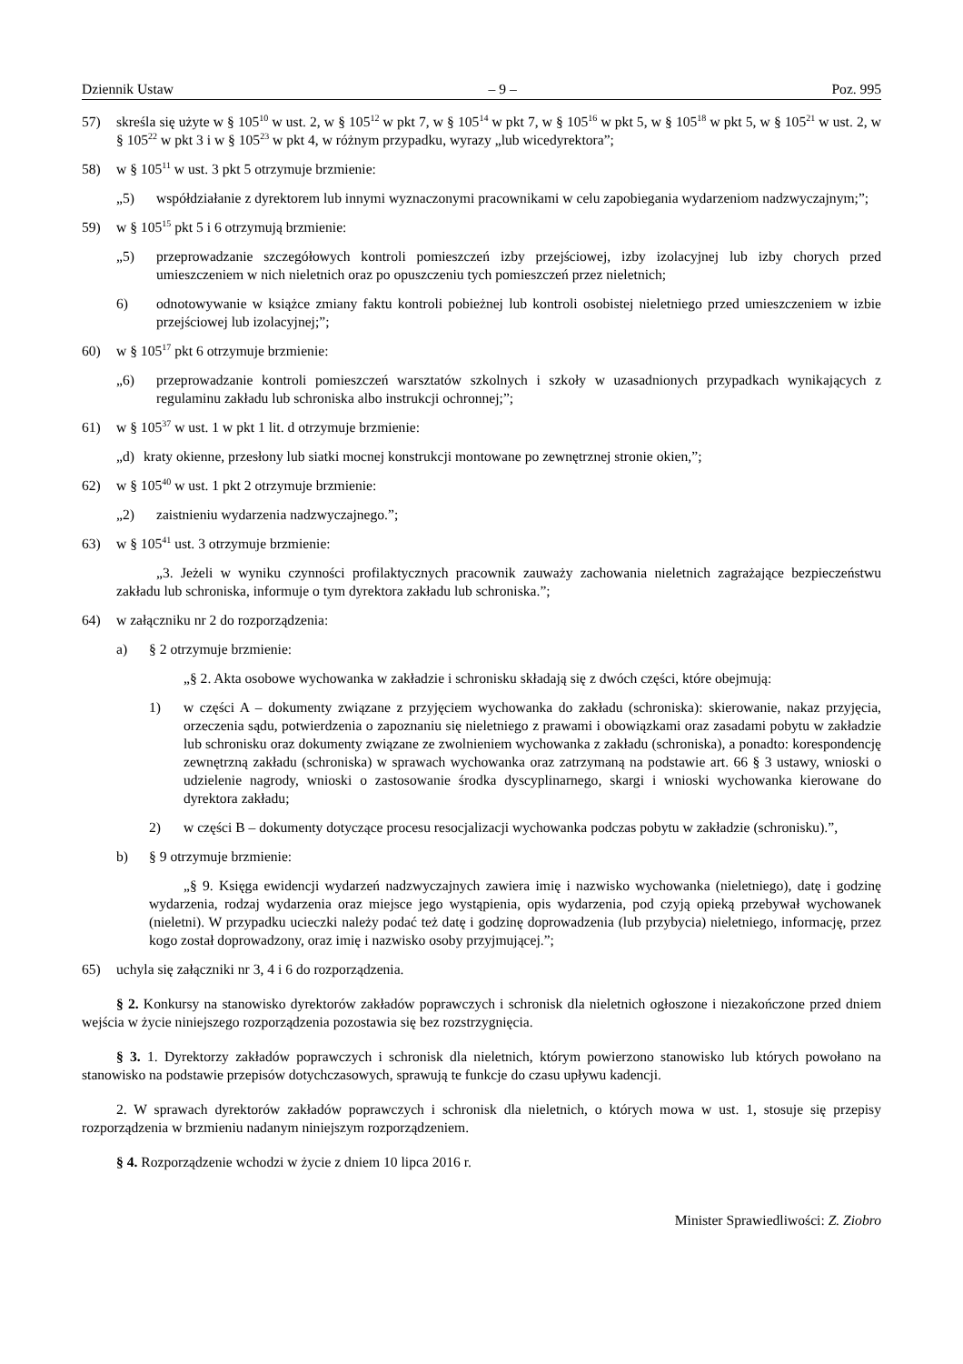Dziennik Ustaw – 9 – Poz. 995
57) skreśla się użyte w § 105<sup>10</sup> w ust. 2, w § 105<sup>12</sup> w pkt 7, w § 105<sup>14</sup> w pkt 7, w § 105<sup>16</sup> w pkt 5, w § 105<sup>18</sup> w pkt 5, w § 105<sup>21</sup> w ust. 2, w § 105<sup>22</sup> w pkt 3 i w § 105<sup>23</sup> w pkt 4, w różnym przypadku, wyrazy „lub wicedyrektora”;
58) w § 105<sup>11</sup> w ust. 3 pkt 5 otrzymuje brzmienie:
„5) współdziałanie z dyrektorem lub innymi wyznaczonymi pracownikami w celu zapobiegania wydarzeniom nadzwyczajnym;”;
59) w § 105<sup>15</sup> pkt 5 i 6 otrzymują brzmienie:
„5) przeprowadzanie szczegółowych kontroli pomieszczeń izby przejściowej, izby izolacyjnej lub izby chorych przed umieszczeniem w nich nieletnich oraz po opuszczeniu tych pomieszczeń przez nieletnich;
6) odnotowywanie w książce zmiany faktu kontroli pobieżnej lub kontroli osobistej nieletniego przed umieszczeniem w izbie przejściowej lub izolacyjnej;”;
60) w § 105<sup>17</sup> pkt 6 otrzymuje brzmienie:
„6) przeprowadzanie kontroli pomieszczeń warsztatów szkolnych i szkoły w uzasadnionych przypadkach wynikających z regulaminu zakładu lub schroniska albo instrukcji ochronnej;”;
61) w § 105<sup>37</sup> w ust. 1 w pkt 1 lit. d otrzymuje brzmienie:
„d) kraty okienne, przesłony lub siatki mocnej konstrukcji montowane po zewnętrznej stronie okien,”;
62) w § 105<sup>40</sup> w ust. 1 pkt 2 otrzymuje brzmienie:
„2) zaistnieniu wydarzenia nadzwyczajnego.”;
63) w § 105<sup>41</sup> ust. 3 otrzymuje brzmienie:
„3. Jeżeli w wyniku czynności profilaktycznych pracownik zauważy zachowania nieletnich zagrażające bezpieczeństwu zakładu lub schroniska, informuje o tym dyrektora zakładu lub schroniska.”;
64) w załączniku nr 2 do rozporządzenia:
a) § 2 otrzymuje brzmienie:
„§ 2. Akta osobowe wychowanka w zakładzie i schronisku składają się z dwóch części, które obejmują:
1) w części A – dokumenty związane z przyjęciem wychowanka do zakładu (schroniska): skierowanie, nakaz przyjęcia, orzeczenia sądu, potwierdzenia o zapoznaniu się nieletniego z prawami i obowiązkami oraz zasadami pobytu w zakładzie lub schronisku oraz dokumenty związane ze zwolnieniem wychowanka z zakładu (schroniska), a ponadto: korespondencję zewnętrzną zakładu (schroniska) w sprawach wychowanka oraz zatrzymaną na podstawie art. 66 § 3 ustawy, wnioski o udzielenie nagrody, wnioski o zastosowanie środka dyscyplinarnego, skargi i wnioski wychowanka kierowane do dyrektora zakładu;
2) w części B – dokumenty dotyczące procesu resocjalizacji wychowanka podczas pobytu w zakładzie (schronisku).”,
b) § 9 otrzymuje brzmienie:
„§ 9. Księga ewidencji wydarzeń nadzwyczajnych zawiera imię i nazwisko wychowanka (nieletniego), datę i godzinę wydarzenia, rodzaj wydarzenia oraz miejsce jego wystąpienia, opis wydarzenia, pod czyją opieką przebywał wychowanek (nieletni). W przypadku ucieczki należy podać też datę i godzinę doprowadzenia (lub przybycia) nieletniego, informację, przez kogo został doprowadzony, oraz imię i nazwisko osoby przyjmującej.”;
65) uchyla się załączniki nr 3, 4 i 6 do rozporządzenia.
§ 2. Konkursy na stanowisko dyrektorów zakładów poprawczych i schronisk dla nieletnich ogłoszone i niezakończone przed dniem wejścia w życie niniejszego rozporządzenia pozostawia się bez rozstrzygnięcia.
§ 3. 1. Dyrektorzy zakładów poprawczych i schronisk dla nieletnich, którym powierzono stanowisko lub których powołano na stanowisko na podstawie przepisów dotychczasowych, sprawują te funkcje do czasu upływu kadencji.
2. W sprawach dyrektorów zakładów poprawczych i schronisk dla nieletnich, o których mowa w ust. 1, stosuje się przepisy rozporządzenia w brzmieniu nadanym niniejszym rozporządzeniem.
§ 4. Rozporządzenie wchodzi w życie z dniem 10 lipca 2016 r.
Minister Sprawiedliwości: Z. Ziobro